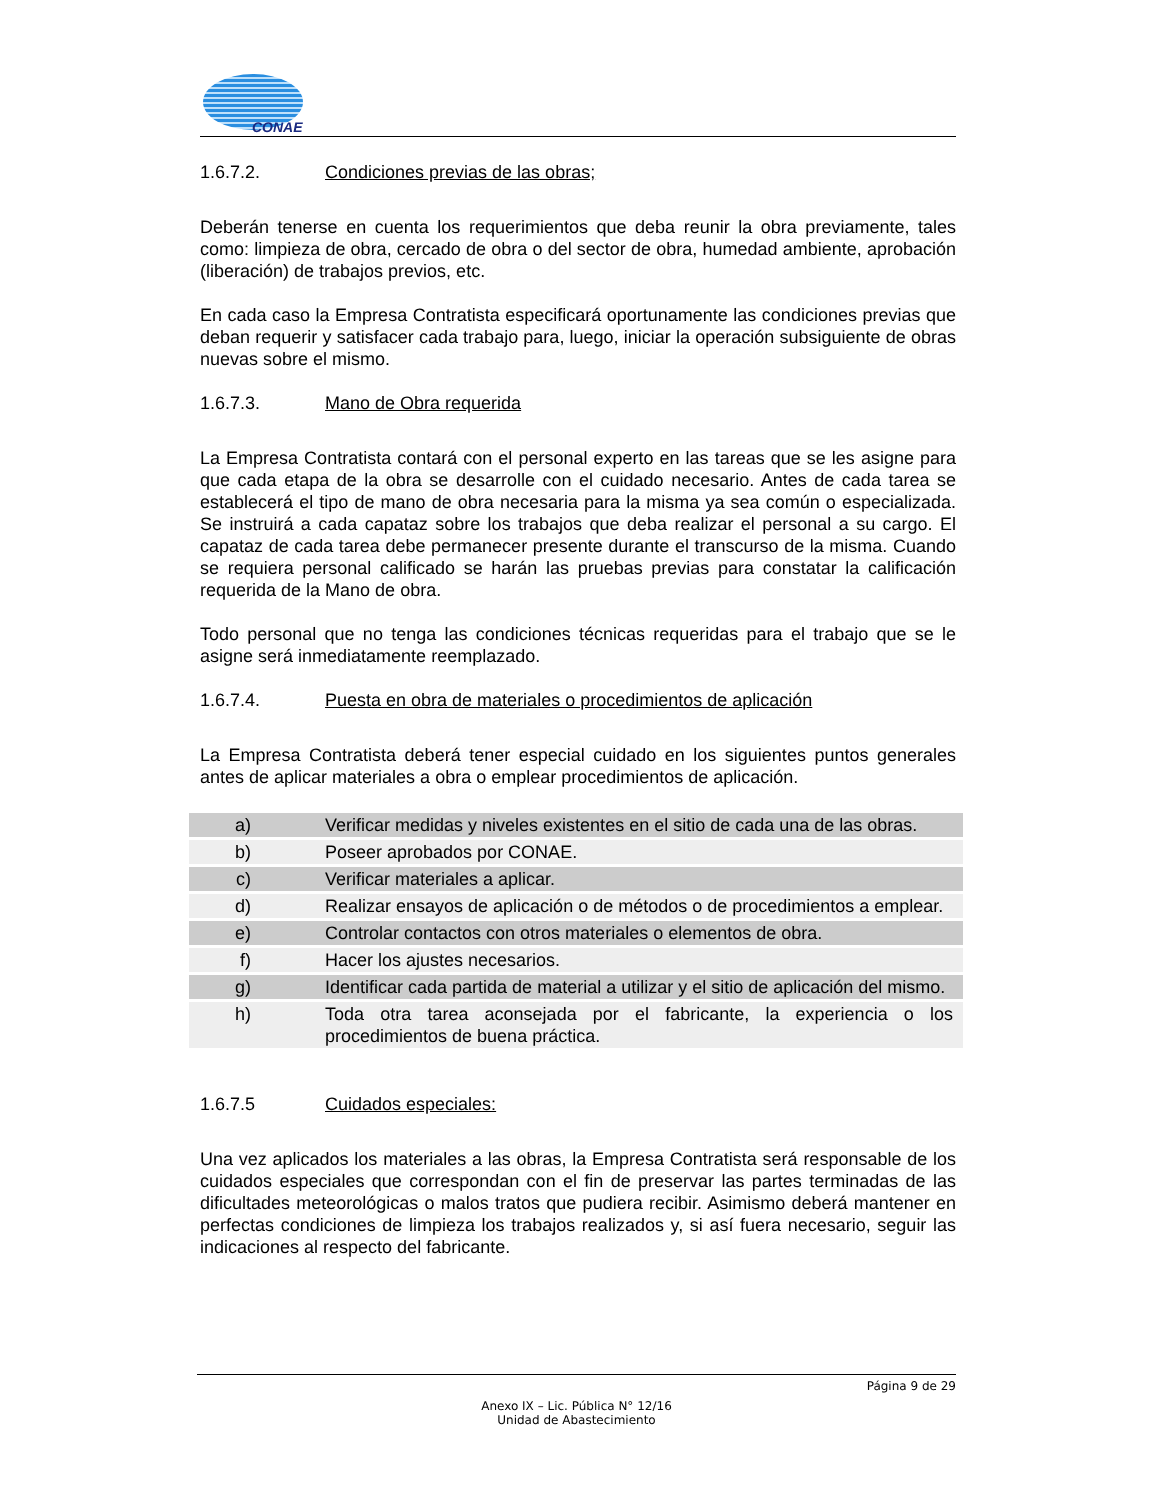CONAE
1.6.7.2. Condiciones previas de las obras;
Deberán tenerse en cuenta los requerimientos que deba reunir la obra previamente, tales como: limpieza de obra, cercado de obra o del sector de obra, humedad ambiente, aprobación (liberación) de trabajos previos, etc.
En cada caso la Empresa Contratista especificará oportunamente las condiciones previas que deban requerir y satisfacer cada trabajo para, luego, iniciar la operación subsiguiente de obras nuevas sobre el mismo.
1.6.7.3. Mano de Obra requerida
La Empresa Contratista contará con el personal experto en las tareas que se les asigne para que cada etapa de la obra se desarrolle con el cuidado necesario. Antes de cada tarea se establecerá el tipo de mano de obra necesaria para la misma ya sea común o especializada. Se instruirá a cada capataz sobre los trabajos que deba realizar el personal a su cargo. El capataz de cada tarea debe permanecer presente durante el transcurso de la misma. Cuando se requiera personal calificado se harán las pruebas previas para constatar la calificación requerida de la Mano de obra.
Todo personal que no tenga las condiciones técnicas requeridas para el trabajo que se le asigne será inmediatamente reemplazado.
1.6.7.4. Puesta en obra de materiales o procedimientos de aplicación
La Empresa Contratista deberá tener especial cuidado en los siguientes puntos generales antes de aplicar materiales a obra o emplear procedimientos de aplicación.
| a) | Verificar medidas y niveles existentes en el sitio de cada una de las obras. |
| b) | Poseer aprobados por CONAE. |
| c) | Verificar materiales a aplicar. |
| d) | Realizar ensayos de aplicación o de métodos o de procedimientos a emplear. |
| e) | Controlar contactos con otros materiales o elementos de obra. |
| f) | Hacer los ajustes necesarios. |
| g) | Identificar cada partida de material a utilizar y el sitio de aplicación del mismo. |
| h) | Toda otra tarea aconsejada por el fabricante, la experiencia o los procedimientos de buena práctica. |
1.6.7.5 Cuidados especiales:
Una vez aplicados los materiales a las obras, la Empresa Contratista será responsable de los cuidados especiales que correspondan con el fin de preservar las partes terminadas de las dificultades meteorológicas o malos tratos que pudiera recibir. Asimismo deberá mantener en perfectas condiciones de limpieza los trabajos realizados y, si así fuera necesario, seguir las indicaciones al respecto del fabricante.
Página 9 de 29
Anexo IX – Lic. Pública N° 12/16
Unidad de Abastecimiento